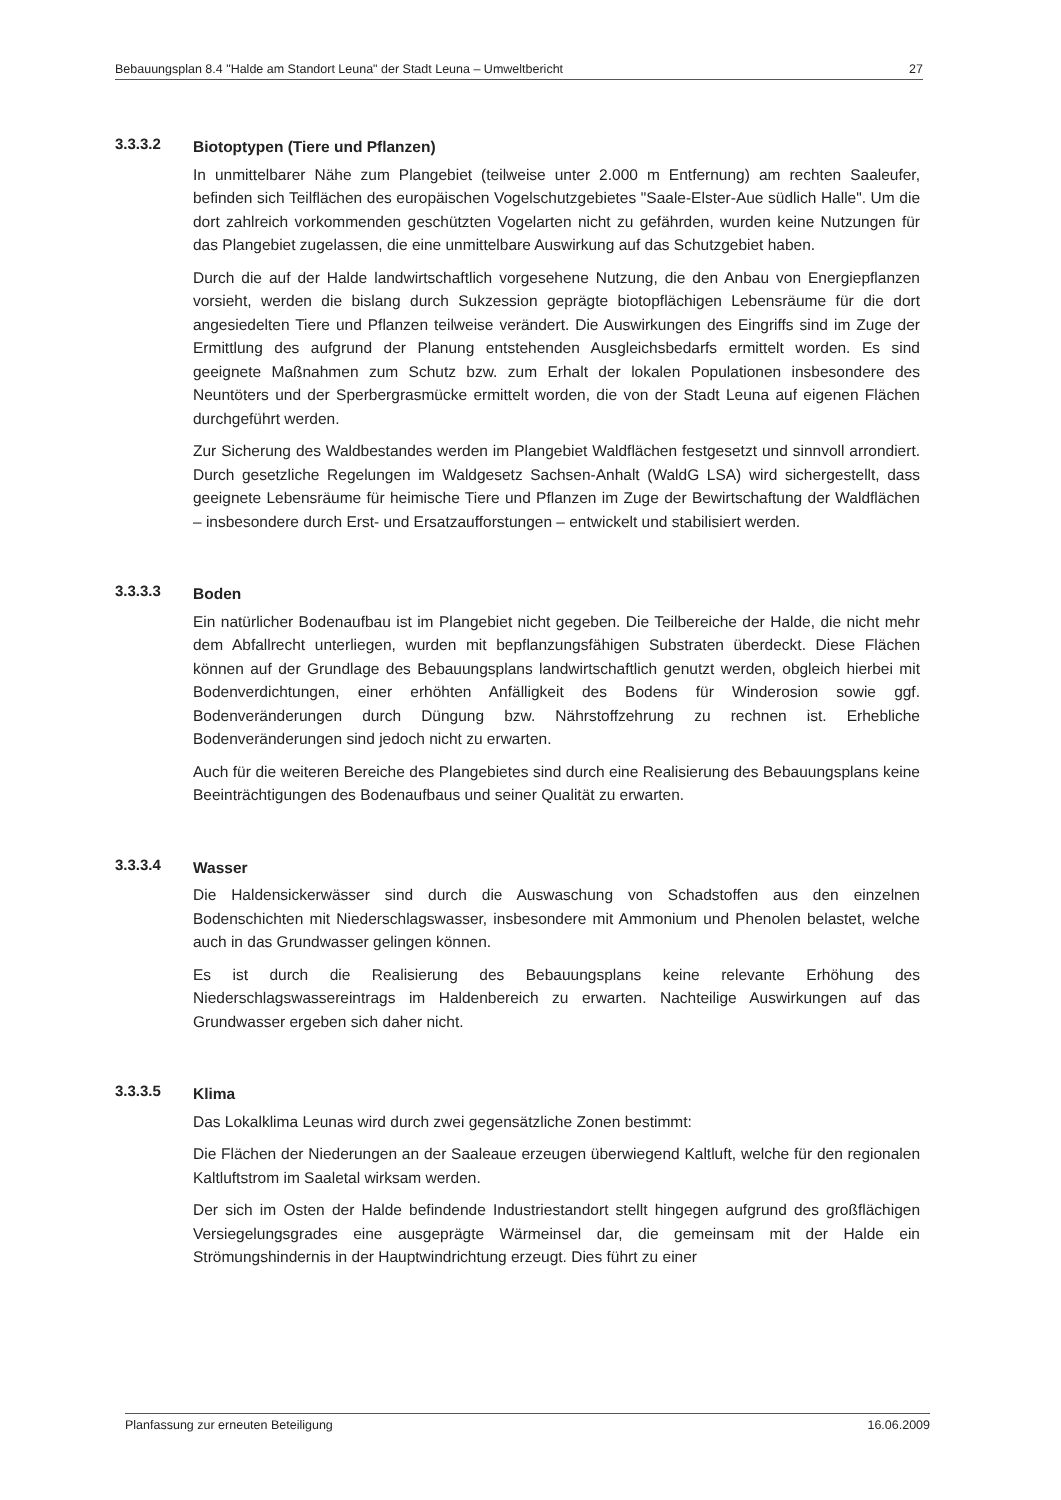Bebauungsplan 8.4 "Halde am Standort Leuna" der Stadt Leuna – Umweltbericht 27
3.3.3.2
Biotoptypen (Tiere und Pflanzen)
In unmittelbarer Nähe zum Plangebiet (teilweise unter 2.000 m Entfernung) am rechten Saaleufer, befinden sich Teilflächen des europäischen Vogelschutzgebietes "Saale-Elster-Aue südlich Halle". Um die dort zahlreich vorkommenden geschützten Vogelarten nicht zu gefährden, wurden keine Nutzungen für das Plangebiet zugelassen, die eine unmittelbare Auswirkung auf das Schutzgebiet haben.
Durch die auf der Halde landwirtschaftlich vorgesehene Nutzung, die den Anbau von Energiepflanzen vorsieht, werden die bislang durch Sukzession geprägte biotopflächigen Lebensräume für die dort angesiedelten Tiere und Pflanzen teilweise verändert. Die Auswirkungen des Eingriffs sind im Zuge der Ermittlung des aufgrund der Planung entstehenden Ausgleichsbedarfs ermittelt worden. Es sind geeignete Maßnahmen zum Schutz bzw. zum Erhalt der lokalen Populationen insbesondere des Neuntöters und der Sperbergrasmücke ermittelt worden, die von der Stadt Leuna auf eigenen Flächen durchgeführt werden.
Zur Sicherung des Waldbestandes werden im Plangebiet Waldflächen festgesetzt und sinnvoll arrondiert. Durch gesetzliche Regelungen im Waldgesetz Sachsen-Anhalt (WaldG LSA) wird sichergestellt, dass geeignete Lebensräume für heimische Tiere und Pflanzen im Zuge der Bewirtschaftung der Waldflächen – insbesondere durch Erst- und Ersatzaufforstungen – entwickelt und stabilisiert werden.
3.3.3.3
Boden
Ein natürlicher Bodenaufbau ist im Plangebiet nicht gegeben. Die Teilbereiche der Halde, die nicht mehr dem Abfallrecht unterliegen, wurden mit bepflanzungsfähigen Substraten überdeckt. Diese Flächen können auf der Grundlage des Bebauungsplans landwirtschaftlich genutzt werden, obgleich hierbei mit Bodenverdichtungen, einer erhöhten Anfälligkeit des Bodens für Winderosion sowie ggf. Bodenveränderungen durch Düngung bzw. Nährstoffzehrung zu rechnen ist. Erhebliche Bodenveränderungen sind jedoch nicht zu erwarten.
Auch für die weiteren Bereiche des Plangebietes sind durch eine Realisierung des Bebauungsplans keine Beeinträchtigungen des Bodenaufbaus und seiner Qualität zu erwarten.
3.3.3.4
Wasser
Die Haldensickerwässer sind durch die Auswaschung von Schadstoffen aus den einzelnen Bodenschichten mit Niederschlagswasser, insbesondere mit Ammonium und Phenolen belastet, welche auch in das Grundwasser gelingen können.
Es ist durch die Realisierung des Bebauungsplans keine relevante Erhöhung des Niederschlagswassereintrags im Haldenbereich zu erwarten. Nachteilige Auswirkungen auf das Grundwasser ergeben sich daher nicht.
3.3.3.5
Klima
Das Lokalklima Leunas wird durch zwei gegensätzliche Zonen bestimmt:
Die Flächen der Niederungen an der Saaleaue erzeugen überwiegend Kaltluft, welche für den regionalen Kaltluftstrom im Saaletal wirksam werden.
Der sich im Osten der Halde befindende Industriestandort stellt hingegen aufgrund des großflächigen Versiegelungsgrades eine ausgeprägte Wärmeinsel dar, die gemeinsam mit der Halde ein Strömungshindernis in der Hauptwindrichtung erzeugt. Dies führt zu einer
Planfassung zur erneuten Beteiligung 16.06.2009